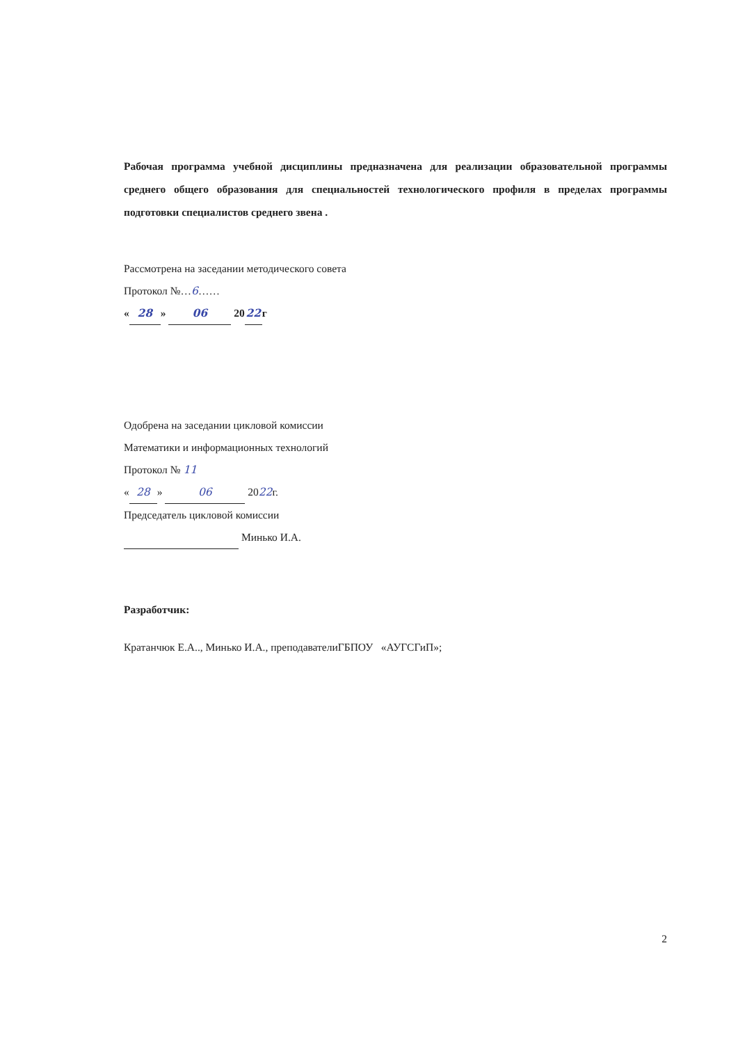Рабочая программа учебной дисциплины предназначена для реализации образовательной программы среднего общего образования для специальностей технологического профиля в пределах программы подготовки специалистов среднего звена .
Рассмотрена на заседании методического совета
Протокол №…6……
« 28 » 06 20 22 г
Одобрена на заседании цикловой комиссии
Математики и информационных технологий
Протокол № 11
« 28 » 06 2022г.
Председатель цикловой комиссии
Минько И.А.
Разработчик:
Кратанчюк Е.А.., Минько И.А., преподавателиГБПОУ «АУГСГиП»;
2